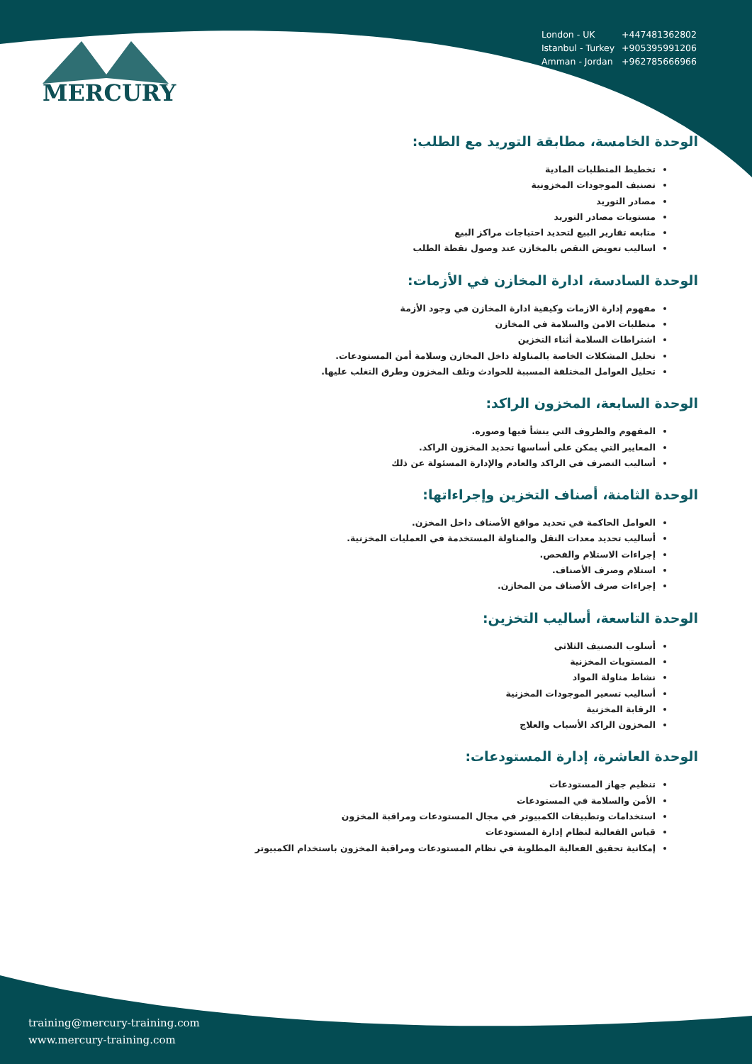| London - UK | +447481362802 |
| Istanbul - Turkey | +905395991206 |
| Amman - Jordan | +962785666966 |
MERCURY
الوحدة الخامسة، مطابقة التوريد مع الطلب:
تخطيط المتطلبات المادية
تصنيف الموجودات المخزونية
مصادر التوريد
مستويات مصادر التوريد
متابعه تقارير البيع لتحديد احتياجات مراكز البيع
اساليب تعويض النقص بالمخازن عند وصول نقطة الطلب
الوحدة السادسة، ادارة المخازن في الأزمات:
مفهوم إدارة الازمات وكيفية ادارة المخازن في وجود الأزمة
متطلبات الامن والسلامة في المخازن
اشتراطات السلامة أثناء التخزين
تحليل المشكلات الخاصة بالمناولة داخل المخازن وسلامة أمن المستودعات.
تحليل العوامل المختلفة المسببة للحوادث وتلف المخزون وطرق التغلب عليها.
الوحدة السابعة، المخزون الراكد:
المفهوم والظروف التي ينشأ فيها وصوره.
المعايير التي يمكن على أساسها تحديد المخزون الراكد.
أساليب التصرف في الراكد والعادم والإدارة المسئولة عن ذلك
الوحدة الثامنة، أصناف التخزين وإجراءاتها:
العوامل الحاكمة في تحديد مواقع الأصناف داخل المخزن.
أساليب تحديد معدات النقل والمناولة المستخدمة في العمليات المخزنية.
إجراءات الاستلام والفحص.
استلام وصرف الأصناف.
إجراءات صرف الأصناف من المخازن.
الوحدة التاسعة، أساليب التخزين:
أسلوب التصنيف الثلاثي
المستويات المخزنية
نشاط مناولة المواد
أساليب تسعير الموجودات المخزنية
الرقابة المخزنية
المخزون الراكد الأسباب والعلاج
الوحدة العاشرة، إدارة المستودعات:
تنظيم جهاز المستودعات
الأمن والسلامة في المستودعات
استخدامات وتطبيقات الكمبيوتر في مجال المستودعات ومراقبة المخزون
قياس الفعالية لنظام إدارة المستودعات
إمكانية تحقيق الفعالية المطلوبة في نظام المستودعات ومراقبة المخزون باستخدام الكمبيوتر
training@mercury-training.com
www.mercury-training.com